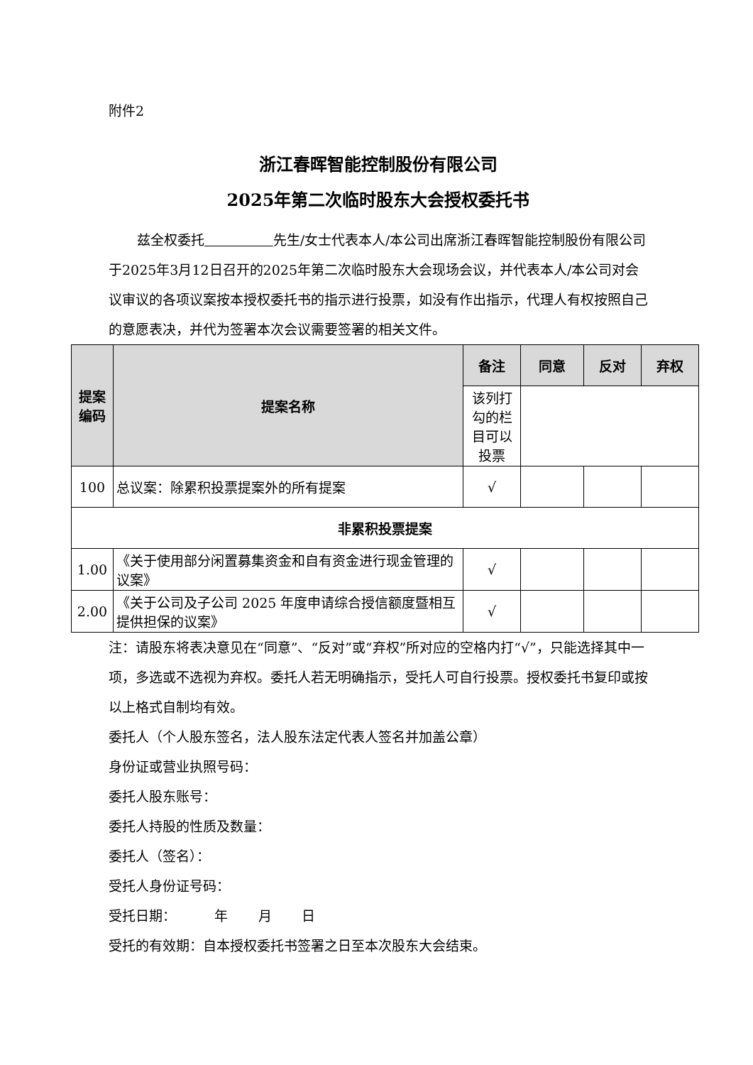附件2
浙江春晖智能控制股份有限公司
2025年第二次临时股东大会授权委托书
兹全权委托 先生/女士代表本人/本公司出席浙江春晖智能控制股份有限公司于2025年3月12日召开的2025年第二次临时股东大会现场会议，并代表本人/本公司对会议审议的各项议案按本授权委托书的指示进行投票，如没有作出指示，代理人有权按照自己的意愿表决，并代为签署本次会议需要签署的相关文件。
| 提案编码 | 提案名称 | 备注 | 同意 | 反对 | 弃权 |
| --- | --- | --- | --- | --- | --- |
| | | 该列打勾的栏目可以投票 | | | |
| 100 | 总议案：除累积投票提案外的所有提案 | √ | | | |
| 非累积投票提案 | | | | | |
| 1.00 | 《关于使用部分闲置募集资金和自有资金进行现金管理的议案》 | √ | | | |
| 2.00 | 《关于公司及子公司 2025 年度申请综合授信额度暨相互提供担保的议案》 | √ | | | |
注：请股东将表决意见在“同意”、“反对”或“弃权”所对应的空格内打“√”，只能选择其中一项，多选或不选视为弃权。委托人若无明确指示，受托人可自行投票。授权委托书复印或按以上格式自制均有效。
委托人（个人股东签名，法人股东法定代表人签名并加盖公章）
身份证或营业执照号码：
委托人股东账号：
委托人持股的性质及数量：
委托人（签名）：
受托人身份证号码：
受托日期： 年 月 日
受托的有效期：自本授权委托书签署之日至本次股东大会结束。